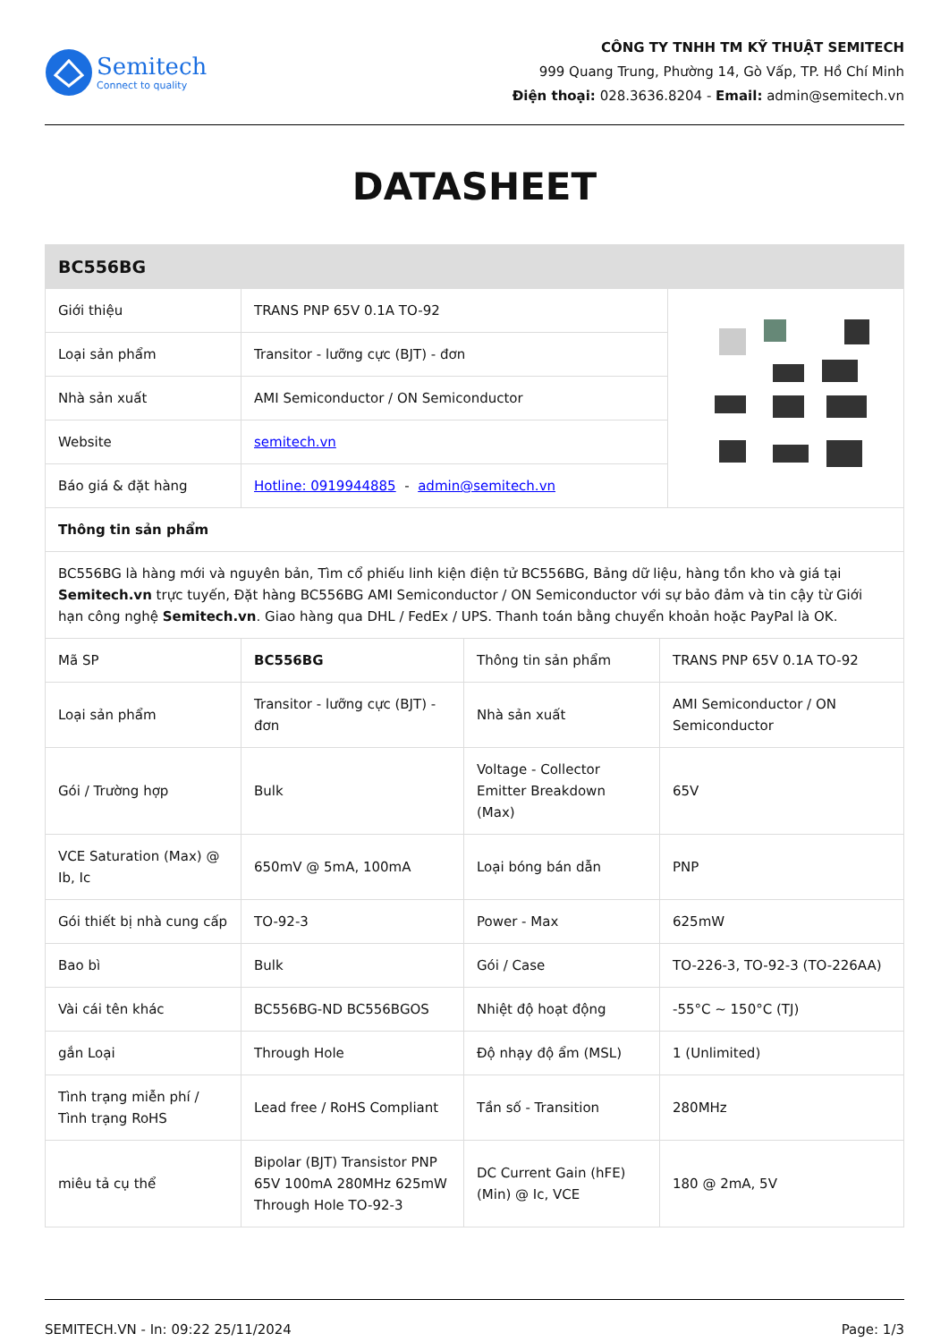Semitech
Connect to quality
CÔNG TY TNHH TM KỸ THUẬT SEMITECH
999 Quang Trung, Phường 14, Gò Vấp, TP. Hồ Chí Minh
Điện thoại: 028.3636.8204 - Email: admin@semitech.vn
DATASHEET
| BC556BG | | |
| --- | --- | --- |
| Giới thiệu | TRANS PNP 65V 0.1A TO-92 | |
| Loại sản phẩm | Transitor - lưỡng cực (BJT) - đơn | |
| Nhà sản xuất | AMI Semiconductor / ON Semiconductor | |
| Website | semitech.vn | |
| Báo giá & đặt hàng | Hotline: 0919944885 - admin@semitech.vn | |
| Thông tin sản phẩm | | |
| BC556BG là hàng mới và nguyên bản, Tìm cổ phiếu linh kiện điện tử BC556BG, Bảng dữ liệu, hàng tồn kho và giá tại Semitech.vn trực tuyến, Đặt hàng BC556BG AMI Semiconductor / ON Semiconductor với sự bảo đảm và tin cậy từ Giới hạn công nghệ Semitech.vn . Giao hàng qua DHL / FedEx / UPS. Thanh toán bằng chuyển khoản hoặc PayPal là OK. | | |
| Mã SP | BC556BG | Thông tin sản phẩm | TRANS PNP 65V 0.1A TO-92 |
| Loại sản phẩm | Transitor - lưỡng cực (BJT) - đơn | Nhà sản xuất | AMI Semiconductor / ON Semiconductor |
| Gói / Trường hợp | Bulk | Voltage - Collector Emitter Breakdown (Max) | 65V |
| VCE Saturation (Max) @ Ib, Ic | 650mV @ 5mA, 100mA | Loại bóng bán dẫn | PNP |
| Gói thiết bị nhà cung cấp | TO-92-3 | Power - Max | 625mW |
| Bao bì | Bulk | Gói / Case | TO-226-3, TO-92-3 (TO-226AA) |
| Vài cái tên khác | BC556BG-ND BC556BGOS | Nhiệt độ hoạt động | -55°C ~ 150°C (TJ) |
| gắn Loại | Through Hole | Độ nhạy độ ẩm (MSL) | 1 (Unlimited) |
| Tình trạng miễn phí / Tình trạng RoHS | Lead free / RoHS Compliant | Tần số - Transition | 280MHz |
| miêu tả cụ thể | Bipolar (BJT) Transistor PNP 65V 100mA 280MHz 625mW Through Hole TO-92-3 | DC Current Gain (hFE) (Min) @ Ic, VCE | 180 @ 2mA, 5V |
SEMITECH.VN - In: 09:22 25/11/2024 Page: 1/3